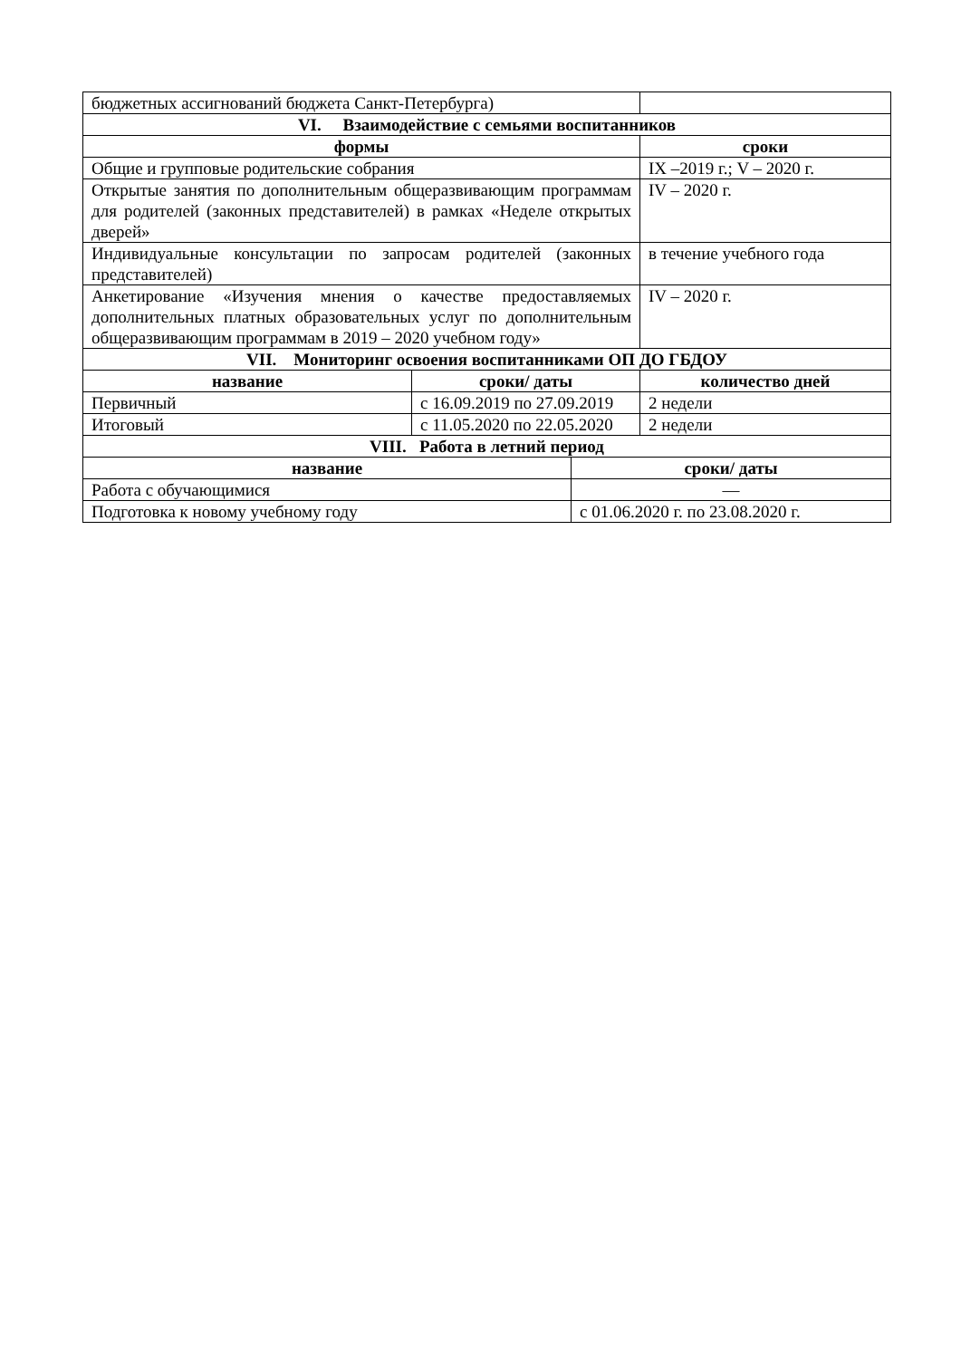| бюджетных ассигнований бюджета Санкт-Петербурга) | |
| VI. Взаимодействие с семьями воспитанников | |
| формы | сроки |
| Общие и групповые родительские собрания | IX –2019 г.; V – 2020 г. |
| Открытые занятия по дополнительным общеразвивающим программам для родителей (законных представителей) в рамках «Неделе открытых дверей» | IV – 2020 г. |
| Индивидуальные консультации по запросам родителей (законных представителей) | в течение учебного года |
| Анкетирование «Изучения мнения о качестве предоставляемых дополнительных платных образовательных услуг по дополнительным общеразвивающим программам в 2019 – 2020 учебном году» | IV – 2020 г. |
| VII. Мониторинг освоения воспитанниками ОП ДО ГБДОУ | | |
| --- | --- | --- |
| название | сроки/ даты | количество дней |
| Первичный | с 16.09.2019 по 27.09.2019 | 2 недели |
| Итоговый | с 11.05.2020 по 22.05.2020 | 2 недели |
| VIII. Работа в летний период | |
| --- | --- |
| название | сроки/ даты |
| Работа с обучающимися | — |
| Подготовка к новому учебному году | с 01.06.2020 г. по 23.08.2020 г. |